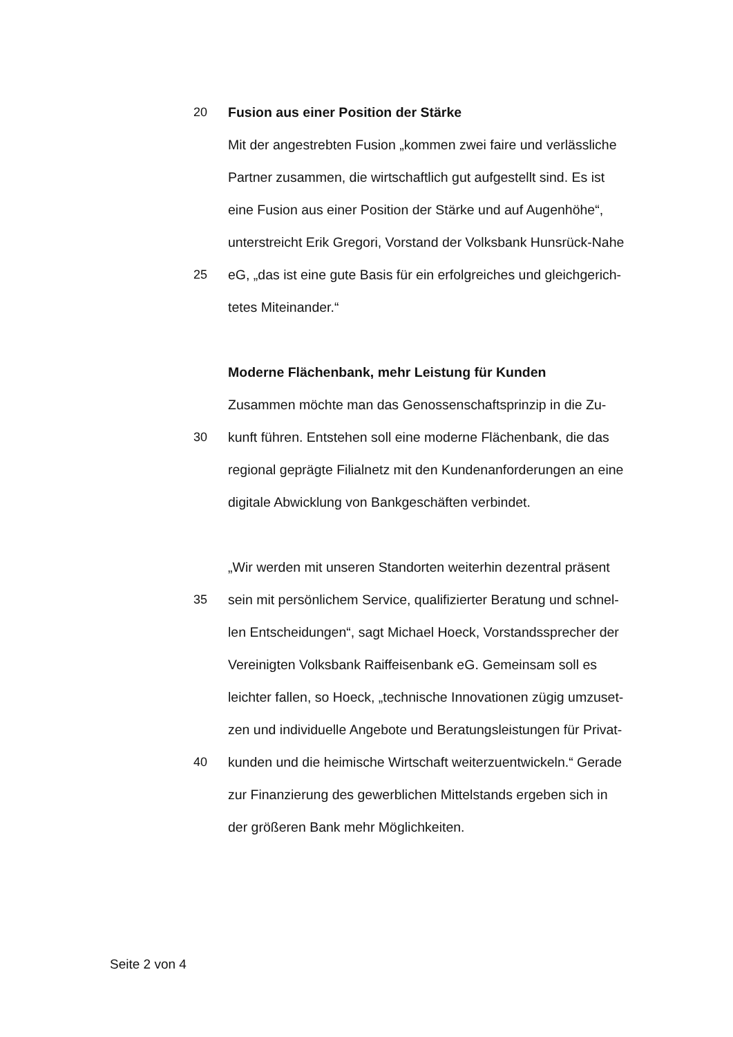20 Fusion aus einer Position der Stärke
Mit der angestrebten Fusion „kommen zwei faire und verlässliche
Partner zusammen, die wirtschaftlich gut aufgestellt sind. Es ist
eine Fusion aus einer Position der Stärke und auf Augenhöhe“,
unterstreicht Erik Gregori, Vorstand der Volksbank Hunsrück-Nahe
25 eG, „das ist eine gute Basis für ein erfolgreiches und gleichgerich-
tetes Miteinander.“
Moderne Flächenbank, mehr Leistung für Kunden
Zusammen möchte man das Genossenschaftsprinzip in die Zu-
30 kunft führen. Entstehen soll eine moderne Flächenbank, die das
regional geprägte Filialnetz mit den Kundenanforderungen an eine
digitale Abwicklung von Bankgeschäften verbindet.
„Wir werden mit unseren Standorten weiterhin dezentral präsent
35 sein mit persönlichem Service, qualifizierter Beratung und schnel-
len Entscheidungen“, sagt Michael Hoeck, Vorstandssprecher der
Vereinigten Volksbank Raiffeisenbank eG. Gemeinsam soll es
leichter fallen, so Hoeck, „technische Innovationen zügig umzuset-
zen und individuelle Angebote und Beratungsleistungen für Privat-
40 kunden und die heimische Wirtschaft weiterzuentwickeln.“ Gerade
zur Finanzierung des gewerblichen Mittelstands ergeben sich in
der größeren Bank mehr Möglichkeiten.
Seite 2 von 4